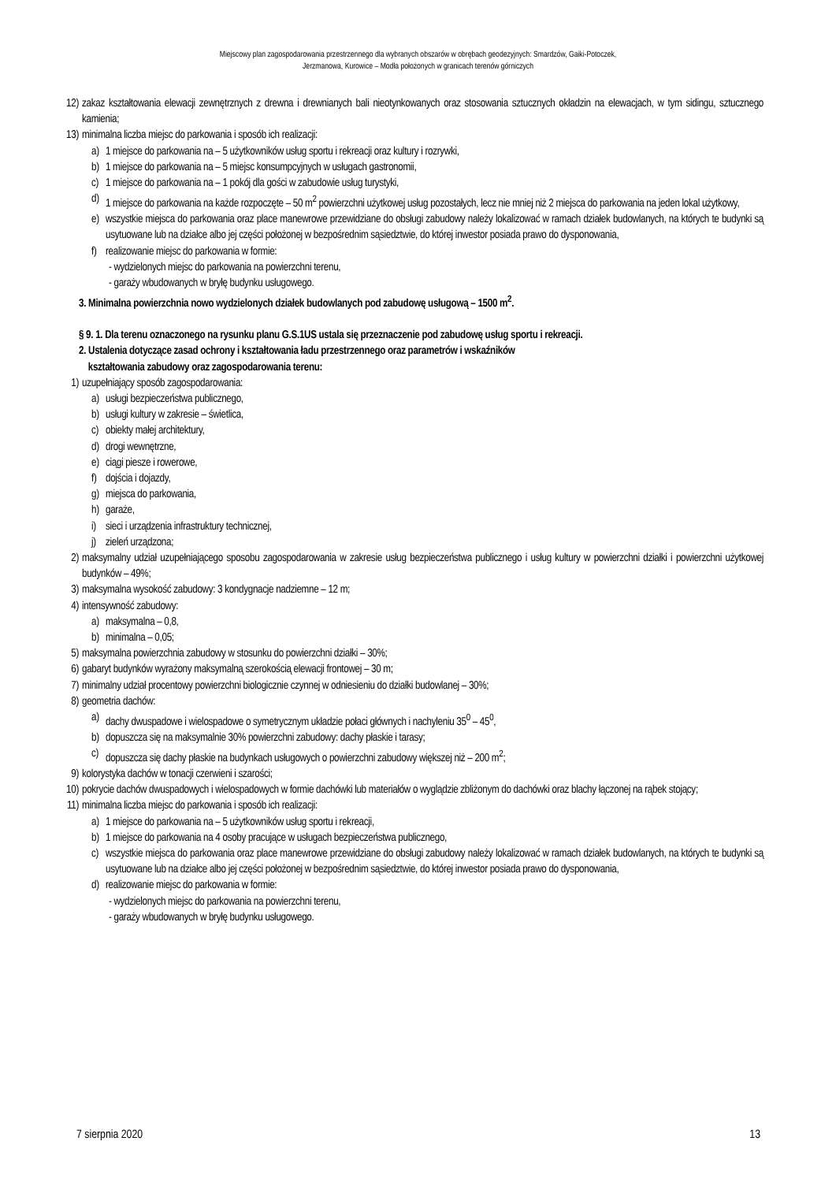Miejscowy plan zagospodarowania przestrzennego dla wybranych obszarów w obrębach geodezyjnych: Smardzów, Gaiki-Potoczek,
Jerzmanowa, Kurowice – Modła położonych w granicach terenów górniczych
12) zakaz kształtowania elewacji zewnętrznych z drewna i drewnianych bali nieotynkowanych oraz stosowania sztucznych okładzin na elewacjach, w tym sidingu, sztucznego kamienia;
13) minimalna liczba miejsc do parkowania i sposób ich realizacji:
a) 1 miejsce do parkowania na – 5 użytkowników usług sportu i rekreacji oraz kultury i rozrywki,
b) 1 miejsce do parkowania na – 5 miejsc konsumpcyjnych w usługach gastronomii,
c) 1 miejsce do parkowania na – 1 pokój dla gości w zabudowie usług turystyki,
d) 1 miejsce do parkowania na każde rozpoczęte – 50 m<sup>2</sup> powierzchni użytkowej usług pozostałych, lecz nie mniej niż 2 miejsca do parkowania na jeden lokal użytkowy,
e) wszystkie miejsca do parkowania oraz place manewrowe przewidziane do obsługi zabudowy należy lokalizować w ramach działek budowlanych, na których te budynki są usytuowane lub na działce albo jej części położonej w bezpośrednim sąsiedztwie, do której inwestor posiada prawo do dysponowania,
f) realizowanie miejsc do parkowania w formie:
- wydzielonych miejsc do parkowania na powierzchni terenu,
- garaży wbudowanych w bryłę budynku usługowego.
3. Minimalna powierzchnia nowo wydzielonych działek budowlanych pod zabudowę usługową – 1500 m<sup>2</sup>.
§ 9. 1. Dla terenu oznaczonego na rysunku planu G.S.1US ustala się przeznaczenie pod zabudowę usług sportu i rekreacji.
2. Ustalenia dotyczące zasad ochrony i kształtowania ładu przestrzennego oraz parametrów i wskaźników
kształtowania zabudowy oraz zagospodarowania terenu:
1) uzupełniający sposób zagospodarowania:
a) usługi bezpieczeństwa publicznego,
b) usługi kultury w zakresie – świetlica,
c) obiekty małej architektury,
d) drogi wewnętrzne,
e) ciągi piesze i rowerowe,
f) dojścia i dojazdy,
g) miejsca do parkowania,
h) garaże,
i) sieci i urządzenia infrastruktury technicznej,
j) zieleń urządzona;
2) maksymalny udział uzupełniającego sposobu zagospodarowania w zakresie usług bezpieczeństwa publicznego i usług kultury w powierzchni działki i powierzchni użytkowej budynków – 49%;
3) maksymalna wysokość zabudowy: 3 kondygnacje nadziemne – 12 m;
4) intensywność zabudowy:
a) maksymalna – 0,8,
b) minimalna – 0,05;
5) maksymalna powierzchnia zabudowy w stosunku do powierzchni działki – 30%;
6) gabaryt budynków wyrażony maksymalną szerokością elewacji frontowej – 30 m;
7) minimalny udział procentowy powierzchni biologicznie czynnej w odniesieniu do działki budowlanej – 30%;
8) geometria dachów:
a) dachy dwuspadowe i wielospadowe o symetrycznym układzie połaci głównych i nachyleniu 35<sup>0</sup> – 45<sup>0</sup>,
b) dopuszcza się na maksymalnie 30% powierzchni zabudowy: dachy płaskie i tarasy;
c) dopuszcza się dachy płaskie na budynkach usługowych o powierzchni zabudowy większej niż – 200 m<sup>2</sup>;
9) kolorystyka dachów w tonacji czerwieni i szarości;
10) pokrycie dachów dwuspadowych i wielospadowych w formie dachówki lub materiałów o wyglądzie zbliżonym do dachówki oraz blachy łączonej na rąbek stojący;
11) minimalna liczba miejsc do parkowania i sposób ich realizacji:
a) 1 miejsce do parkowania na – 5 użytkowników usług sportu i rekreacji,
b) 1 miejsce do parkowania na 4 osoby pracujące w usługach bezpieczeństwa publicznego,
c) wszystkie miejsca do parkowania oraz place manewrowe przewidziane do obsługi zabudowy należy lokalizować w ramach działek budowlanych, na których te budynki są usytuowane lub na działce albo jej części położonej w bezpośrednim sąsiedztwie, do której inwestor posiada prawo do dysponowania,
d) realizowanie miejsc do parkowania w formie:
- wydzielonych miejsc do parkowania na powierzchni terenu,
- garaży wbudowanych w bryłę budynku usługowego.
7 sierpnia 2020 13